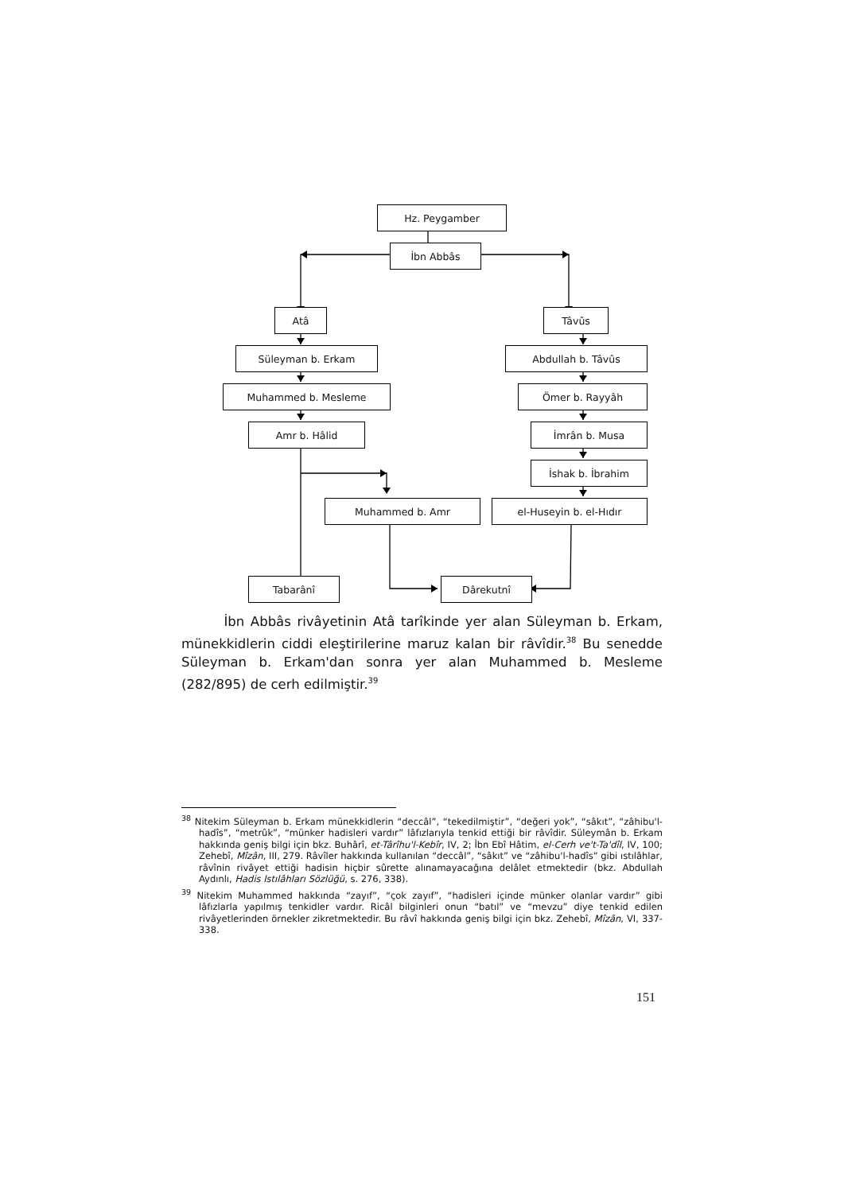Hz. Peygamber
İbn Abbâs
Atâ Tâvûs
Süleyman b. Erkam Abdullah b. Tâvûs
Muhammed b. Mesleme Ömer b. Rayyâh
Amr b. Hâlid İmrân b. Musa
İshak b. İbrahim
Muhammed b. Amr el-Huseyin b. el-Hıdır
Tabarânî Dârekutnî
İbn Abbâs rivâyetinin Atâ tarîkinde yer alan Süleyman b. Erkam, münekkidlerin ciddi eleştirilerine maruz kalan bir râvîdir.<sup>38</sup> Bu senedde Süleyman b. Erkam'dan sonra yer alan Muhammed b. Mesleme (282/895) de cerh edilmiştir.<sup>39</sup>
<sup>38</sup> Nitekim Süleyman b. Erkam münekkidlerin “deccâl”, “tekedilmiştir”, “değeri yok”, “sâkıt”, “zâhibu'l-hadîs”, “metrûk”, “münker hadisleri vardır” lâfızlarıyla tenkid ettiği bir râvîdir. Süleymân b. Erkam hakkında geniş bilgi için bkz. Buhârî, et-Târîhu'l-Kebîr, IV, 2; İbn Ebî Hâtim, el-Cerh ve't-Ta'dîl, IV, 100; Zehebî, Mîzân, III, 279. Râvîler hakkında kullanılan “deccâl”, “sâkıt” ve “zâhibu'l-hadîs” gibi ıstılâhlar, râvînin rivâyet ettiği hadisin hiçbir sûrette alınamayacağına delâlet etmektedir (bkz. Abdullah Aydınlı, Hadis Istılâhları Sözlüğü, s. 276, 338).
<sup>39</sup> Nitekim Muhammed hakkında “zayıf”, “çok zayıf”, “hadisleri içinde münker olanlar vardır” gibi lâfızlarla yapılmış tenkidler vardır. Ricâl bilginleri onun “batıl” ve “mevzu” diye tenkid edilen rivâyetlerinden örnekler zikretmektedir. Bu râvî hakkında geniş bilgi için bkz. Zehebî, Mîzân, VI, 337-338.
151